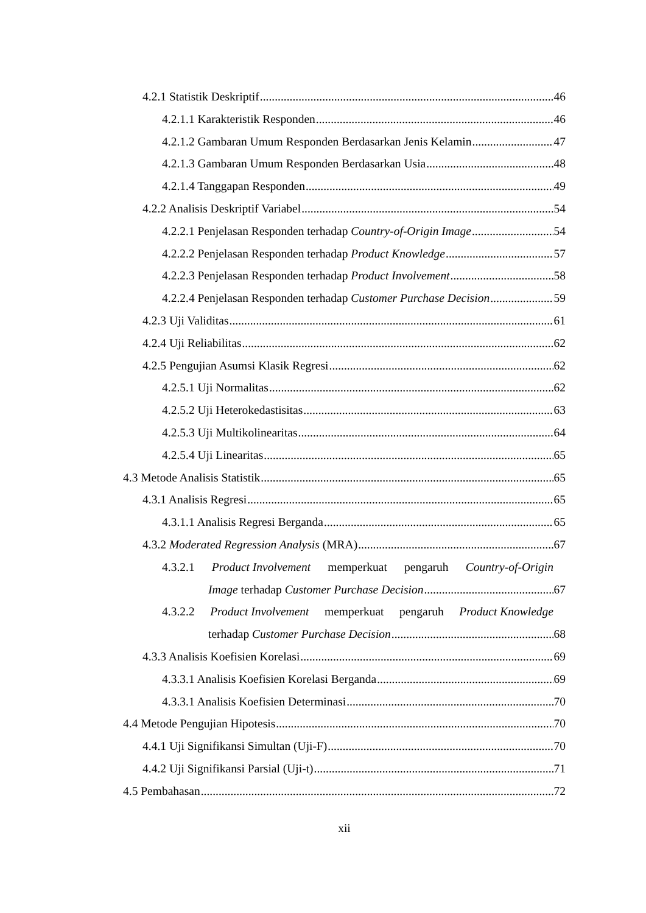4.2.1 Statistik Deskriptif 46
4.2.1.1 Karakteristik Responden 46
4.2.1.2 Gambaran Umum Responden Berdasarkan Jenis Kelamin 47
4.2.1.3 Gambaran Umum Responden Berdasarkan Usia 48
4.2.1.4 Tanggapan Responden 49
4.2.2 Analisis Deskriptif Variabel 54
4.2.2.1 Penjelasan Responden terhadap Country-of-Origin Image 54
4.2.2.2 Penjelasan Responden terhadap Product Knowledge 57
4.2.2.3 Penjelasan Responden terhadap Product Involvement 58
4.2.2.4 Penjelasan Responden terhadap Customer Purchase Decision 59
4.2.3 Uji Validitas 61
4.2.4 Uji Reliabilitas 62
4.2.5 Pengujian Asumsi Klasik Regresi 62
4.2.5.1 Uji Normalitas 62
4.2.5.2 Uji Heterokedastisitas 63
4.2.5.3 Uji Multikolinearitas 64
4.2.5.4 Uji Linearitas 65
4.3 Metode Analisis Statistik 65
4.3.1 Analisis Regresi 65
4.3.1.1 Analisis Regresi Berganda 65
4.3.2 Moderated Regression Analysis (MRA) 67
4.3.2.1 Product Involvement memperkuat pengaruh Country-of-Origin
Image terhadap Customer Purchase Decision 67
4.3.2.2 Product Involvement memperkuat pengaruh Product Knowledge
terhadap Customer Purchase Decision 68
4.3.3 Analisis Koefisien Korelasi 69
4.3.3.1 Analisis Koefisien Korelasi Berganda 69
4.3.3.1 Analisis Koefisien Determinasi 70
4.4 Metode Pengujian Hipotesis 70
4.4.1 Uji Signifikansi Simultan (Uji-F) 70
4.4.2 Uji Signifikansi Parsial (Uji-t) 71
4.5 Pembahasan 72
xii